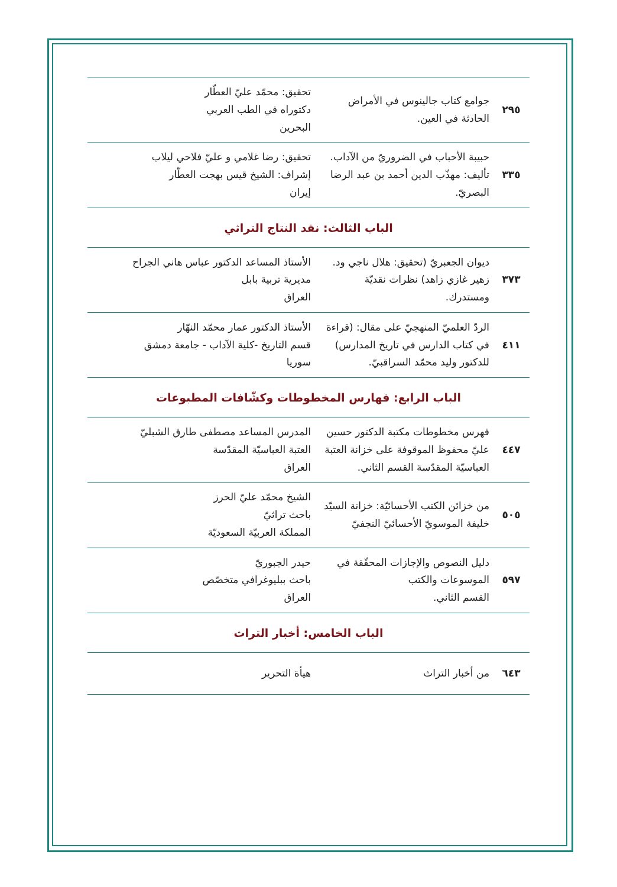| ٢٩٥ | جوامع كتاب جالينوس في الأمراض الحادثة في العين. | تحقيق: محمّد عليّ العطّار دكتوراه في الطب العربي البحرين |
| ٣٣٥ | حبيبة الأحباب في الضروريّ من الآداب. تأليف: مهذّب الدين أحمد بن عبد الرضا البصريّ. | تحقيق: رضا غلامي و عليّ فلاحي ليلاب إشراف: الشيخ قيس بهجت العطّار إيران |
الباب الثالث: نقد النتاج التراثي
| ٣٧٣ | ديوان الجعبريّ (تحقيق: هلال ناجي ود. زهير غازي زاهد) نظرات نقديّة ومستدرك. | الأستاذ المساعد الدكتور عباس هاني الجراح مديرية تربية بابل العراق |
| ٤١١ | الردّ العلميّ المنهجيّ على مقال: (قراءة في كتاب الدارس في تاريخ المدارس) للدكتور وليد محمّد السراقبيّ. | الأستاذ الدكتور عمار محمّد النهّار قسم التاريخ -كلية الآداب - جامعة دمشق سوريا |
الباب الرابع: فهارس المخطوطات وكشّافات المطبوعات
| ٤٤٧ | فهرس مخطوطات مكتبة الدكتور حسين عليّ محفوظ الموقوفة على خزانة العتبة العباسيّة المقدّسة القسم الثاني. | المدرس المساعد مصطفى طارق الشبليّ العتبة العباسيّة المقدّسة العراق |
| ٥٠٥ | من خزائن الكتب الأحسائيّة: خزانة السيّد خليفة الموسويّ الأحسائيّ النجفيّ | الشيخ محمّد عليّ الحرز باحث تراثيّ المملكة العربيّة السعوديّة |
| ٥٩٧ | دليل النصوص والإجازات المحقّقة في الموسوعات والكتب القسم الثاني. | حيدر الجبوريّ باحث ببليوغرافي متخصّص العراق |
الباب الخامس: أخبار التراث
| ٦٤٣ | من أخبار التراث | هيأة التحرير |